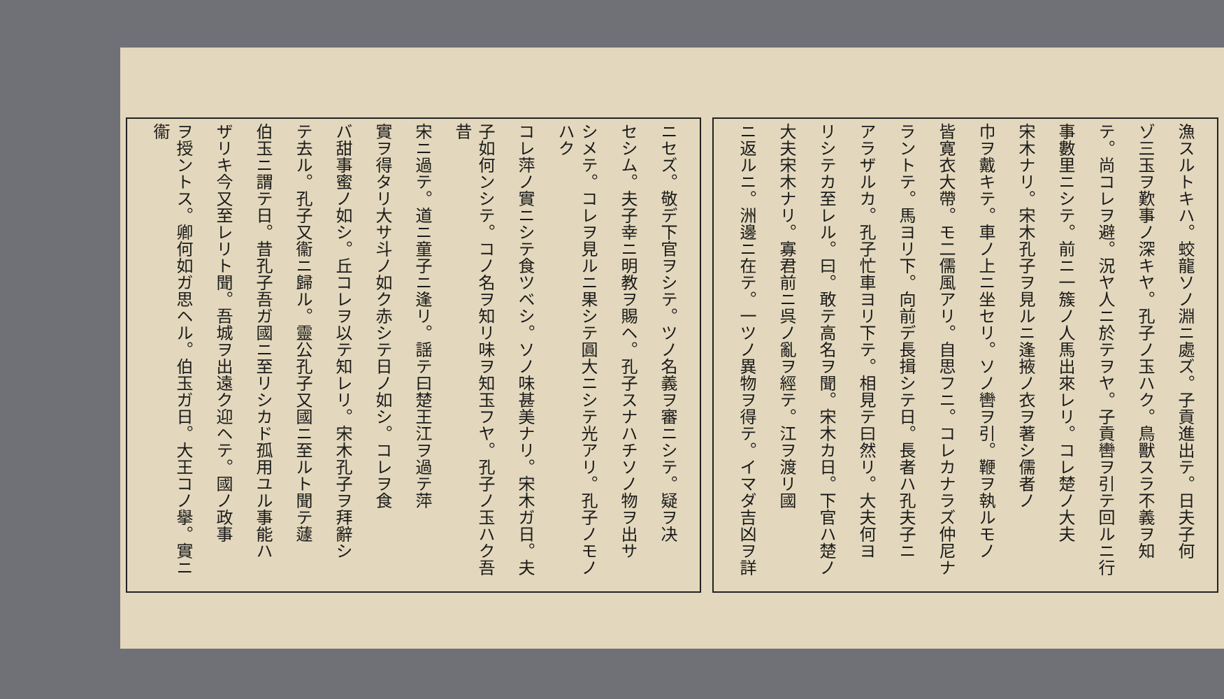ニセズ。敬デ下官ヲシテ。ツノ名義ヲ審ニシテ。疑ヲ决
セシム。夫子幸ニ明教ヲ賜ヘ。孔子スナハチソノ物ヲ出サ
シメテ。コレヲ見ルニ果シテ圓大ニシテ光アリ。孔子ノモノハク
コレ萍ノ實ニシテ食ツベシ。ソノ味甚美ナリ。宋木ガ日。夫
子如何ンシテ。コノ名ヲ知リ味ヲ知玉フヤ。孔子ノ玉ハク吾昔
宋ニ過テ。道ニ童子ニ逢リ。謡テ曰楚王江ヲ過テ萍
實ヲ得タリ大サ斗ノ如ク赤シテ日ノ如シ。コレヲ食
バ甜事蜜ノ如シ。丘コレヲ以テ知レリ。宋木孔子ヲ拜辭シ
テ去ル。孔子又衞ニ歸ル。靈公孔子又國ニ至ルト聞テ蘧
伯玉ニ謂テ日。昔孔子吾ガ國ニ至リシカド孤用ユル事能ハ
ザリキ今又至レリト聞。吾城ヲ出遠ク迎ヘテ。國ノ政事
ヲ授ントス。卿何如ガ思ヘル。伯玉ガ日。大王コノ擧。實ニ衞
漁スルトキハ。蛟龍ソノ淵ニ處ズ。子貢進出テ。日夫子何
ゾ三玉ヲ歎事ノ深キヤ。孔子ノ玉ハク。鳥獸スラ不義ヲ知
テ。尚コレヲ避。況ヤ人ニ於テヲヤ。子貢轡ヲ引テ回ルニ行
事數里ニシテ。前ニ一簇ノ人馬出來レリ。コレ楚ノ大夫
宋木ナリ。宋木孔子ヲ見ルニ逢掖ノ衣ヲ著シ儒者ノ
巾ヲ戴キテ。車ノ上ニ坐セリ。ソノ轡ヲ引。鞭ヲ執ルモノ
皆寛衣大帶。モ二儒風アリ。自思フニ。コレカナラズ仲尼ナ
ラントテ。馬ヨリ下。向前デ長揖シテ日。長者ハ孔夫子ニ
アラザルカ。孔子忙車ヨリ下テ。相見テ曰然リ。大夫何ヨ
リシテカ至レル。曰。敢テ高名ヲ聞。宋木カ日。下官ハ楚ノ
大夫宋木ナリ。寡君前ニ呉ノ亂ヲ經テ。江ヲ渡リ國
ニ返ルニ。洲邊ニ在テ。一ツノ異物ヲ得テ。イマダ吉凶ヲ詳